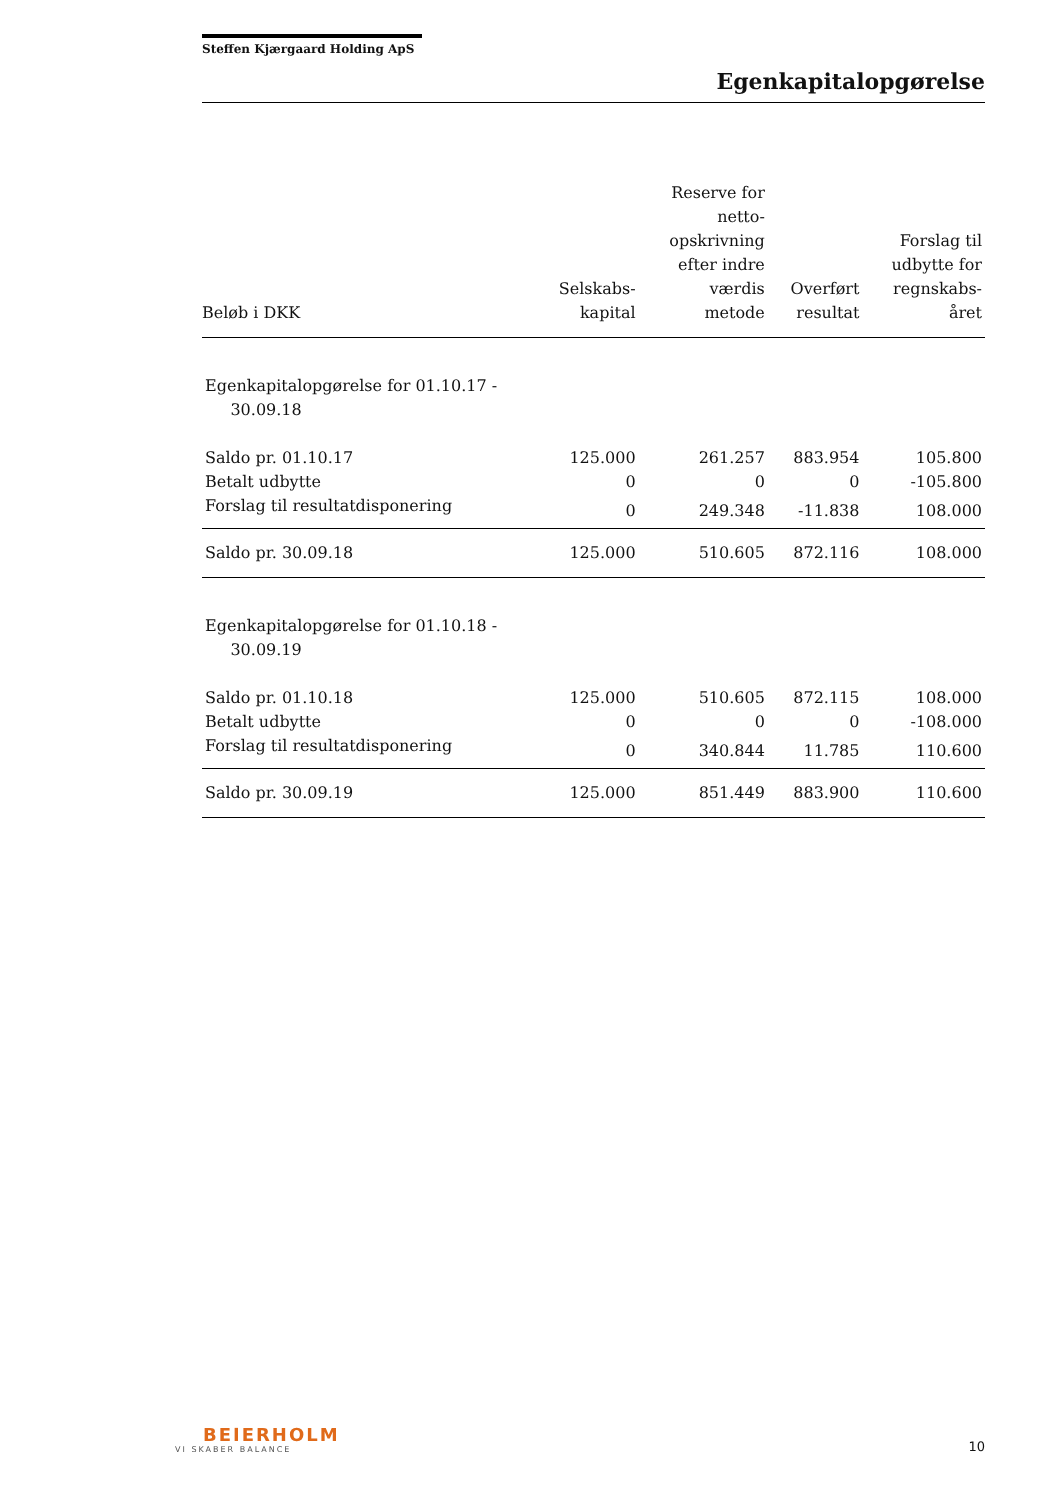Steffen Kjærgaard Holding ApS
Egenkapitalopgørelse
| Beløb i DKK | Selskabs- kapital | Reserve for netto- opskrivning efter indre værdis metode | Overført resultat | Forslag til udbytte for regnskabs- året |
| --- | --- | --- | --- | --- |
| Egenkapitalopgørelse for 01.10.17 - 30.09.18 | | | | |
| Saldo pr. 01.10.17 | 125.000 | 261.257 | 883.954 | 105.800 |
| Betalt udbytte | 0 | 0 | 0 | -105.800 |
| Forslag til resultatdisponering | 0 | 249.348 | -11.838 | 108.000 |
| Saldo pr. 30.09.18 | 125.000 | 510.605 | 872.116 | 108.000 |
| Egenkapitalopgørelse for 01.10.18 - 30.09.19 | | | | |
| Saldo pr. 01.10.18 | 125.000 | 510.605 | 872.115 | 108.000 |
| Betalt udbytte | 0 | 0 | 0 | -108.000 |
| Forslag til resultatdisponering | 0 | 340.844 | 11.785 | 110.600 |
| Saldo pr. 30.09.19 | 125.000 | 851.449 | 883.900 | 110.600 |
BEIERHOLM
VI SKABER BALANCE
10